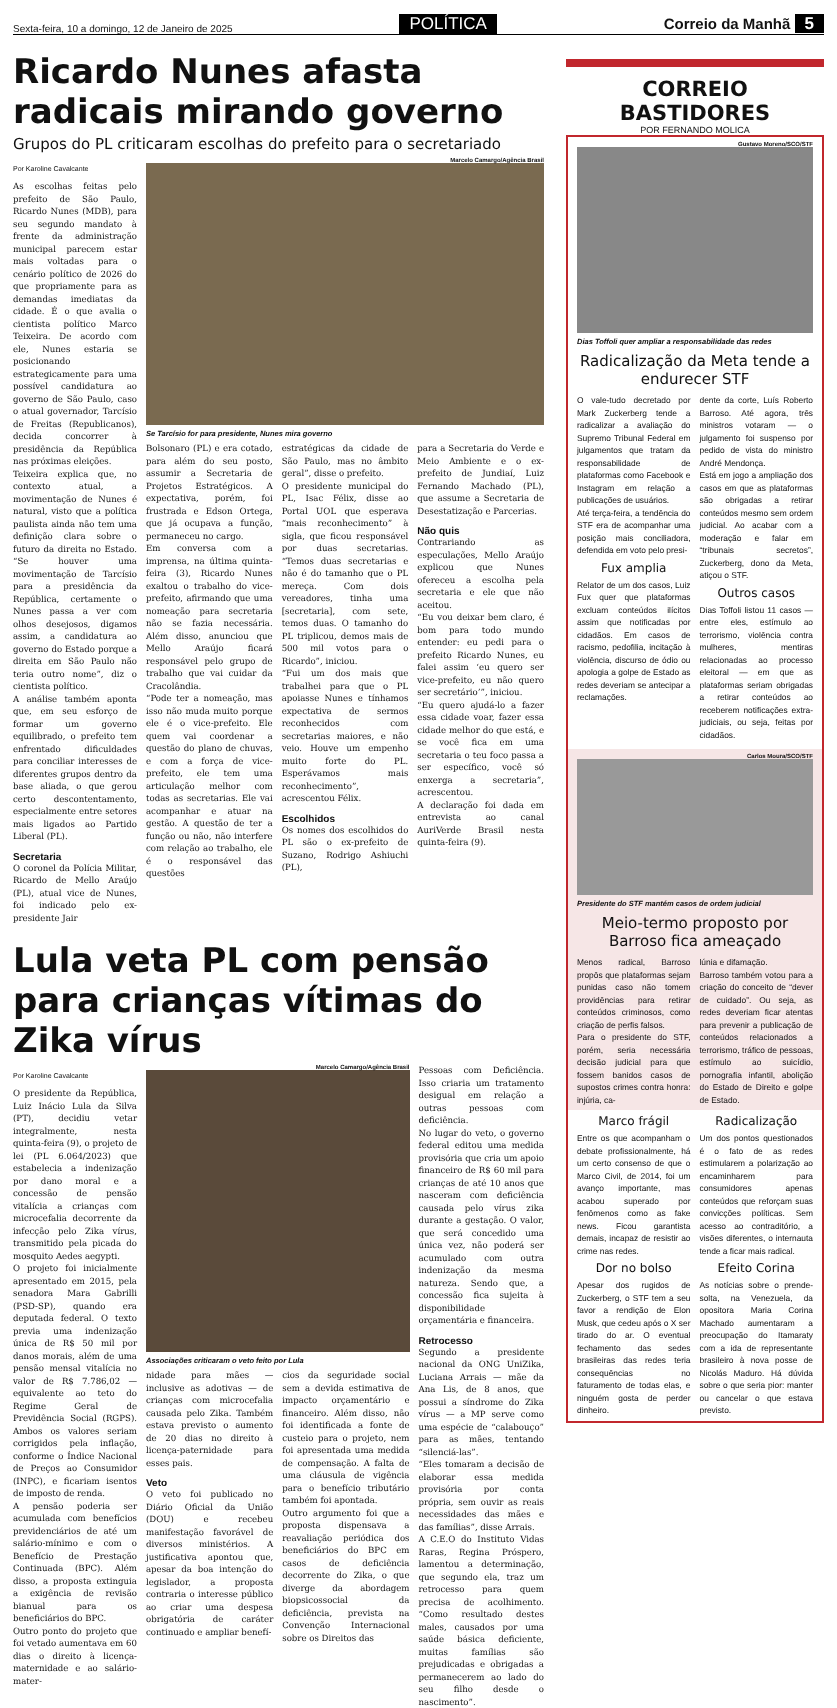Sexta-feira, 10 a domingo, 12 de Janeiro de 2025 POLÍTICA Correio da Manhã 5
Ricardo Nunes afasta radicais mirando governo
Grupos do PL criticaram escolhas do prefeito para o secretariado
Por Karoline Cavalcante
As escolhas feitas pelo prefeito de São Paulo, Ricardo Nunes (MDB), para seu segundo mandato à frente da administração municipal parecem estar mais voltadas para o cenário político de 2026 do que propriamente para as demandas imediatas da cidade. É o que avalia o cientista político Marco Teixeira. De acordo com ele, Nunes estaria se posicionando estrategicamente para uma possível candidatura ao governo de São Paulo, caso o atual governador, Tarcísio de Freitas (Republicanos), decida concorrer à presidência da República nas próximas eleições.
Teixeira explica que, no contexto atual, a movimentação de Nunes é natural, visto que a política paulista ainda não tem uma definição clara sobre o futuro da direita no Estado. “Se houver uma movimentação de Tarcísio para a presidência da República, certamente o Nunes passa a ver com olhos desejosos, digamos assim, a candidatura ao governo do Estado porque a direita em São Paulo não teria outro nome”, diz o cientista político.
A análise também aponta que, em seu esforço de formar um governo equilibrado, o prefeito tem enfrentado dificuldades para conciliar interesses de diferentes grupos dentro da base aliada, o que gerou certo descontentamento, especialmente entre setores mais ligados ao Partido Liberal (PL).
Secretaria
O coronel da Polícia Militar, Ricardo de Mello Araújo (PL), atual vice de Nunes, foi indicado pelo ex-presidente Jair
Marcelo Camargo/Agência Brasil
Se Tarcísio for para presidente, Nunes mira governo
Bolsonaro (PL) e era cotado, para além do seu posto, assumir a Secretaria de Projetos Estratégicos. A expectativa, porém, foi frustrada e Edson Ortega, que já ocupava a função, permaneceu no cargo.
Em conversa com a imprensa, na última quinta-feira (3), Ricardo Nunes exaltou o trabalho do vice-prefeito, afirmando que uma nomeação para secretaria não se fazia necessária. Além disso, anunciou que Mello Araújo ficará responsável pelo grupo de trabalho que vai cuidar da Cracolândia.
“Pode ter a nomeação, mas isso não muda muito porque ele é o vice-prefeito. Ele quem vai coordenar a questão do plano de chuvas, e com a força de vice-prefeito, ele tem uma articulação melhor com todas as secretarias. Ele vai acompanhar e atuar na gestão. A questão de ter a função ou não, não interfere com relação ao trabalho, ele é o responsável das questões
estratégicas da cidade de São Paulo, mas no âmbito geral”, disse o prefeito.
O presidente municipal do PL, Isac Félix, disse ao Portal UOL que esperava “mais reconhecimento” à sigla, que ficou responsável por duas secretarias. “Temos duas secretarias e não é do tamanho que o PL mereça. Com dois vereadores, tinha uma [secretaria], com sete, temos duas. O tamanho do PL triplicou, demos mais de 500 mil votos para o Ricardo”, iniciou.
“Fui um dos mais que trabalhei para que o PL apoiasse Nunes e tínhamos expectativa de sermos reconhecidos com secretarias maiores, e não veio. Houve um empenho muito forte do PL. Esperávamos mais reconhecimento”, acrescentou Félix.
Escolhidos
Os nomes dos escolhidos do PL são o ex-prefeito de Suzano, Rodrigo Ashiuchi (PL),
para a Secretaria do Verde e Meio Ambiente e o ex-prefeito de Jundiaí, Luiz Fernando Machado (PL), que assume a Secretaria de Desestatização e Parcerias.
Não quis
Contrariando as especulações, Mello Araújo explicou que Nunes ofereceu a escolha pela secretaria e ele que não aceitou.
“Eu vou deixar bem claro, é bom para todo mundo entender: eu pedi para o prefeito Ricardo Nunes, eu falei assim ‘eu quero ser vice-prefeito, eu não quero ser secretário’”, iniciou.
“Eu quero ajudá-lo a fazer essa cidade voar, fazer essa cidade melhor do que está, e se você fica em uma secretaria o teu foco passa a ser específico, você só enxerga a secretaria”, acrescentou.
A declaração foi dada em entrevista ao canal AuriVerde Brasil nesta quinta-feira (9).
Lula veta PL com pensão para crianças vítimas do Zika vírus
Por Karoline Cavalcante
O presidente da República, Luiz Inácio Lula da Silva (PT), decidiu vetar integralmente, nesta quinta-feira (9), o projeto de lei (PL 6.064/2023) que estabelecia a indenização por dano moral e a concessão de pensão vitalícia a crianças com microcefalia decorrente da infecção pelo Zika vírus, transmitido pela picada do mosquito Aedes aegypti.
O projeto foi inicialmente apresentado em 2015, pela senadora Mara Gabrilli (PSD-SP), quando era deputada federal. O texto previa uma indenização única de R$ 50 mil por danos morais, além de uma pensão mensal vitalícia no valor de R$ 7.786,02 — equivalente ao teto do Regime Geral de Previdência Social (RGPS). Ambos os valores seriam corrigidos pela inflação, conforme o Índice Nacional de Preços ao Consumidor (INPC), e ficariam isentos de imposto de renda.
A pensão poderia ser acumulada com benefícios previdenciários de até um salário-mínimo e com o Benefício de Prestação Continuada (BPC). Além disso, a proposta extinguia a exigência de revisão bianual para os beneficiários do BPC.
Outro ponto do projeto que foi vetado aumentava em 60 dias o direito à licença-maternidade e ao salário-mater-
Marcelo Camargo/Agência Brasil
Associações criticaram o veto feito por Lula
nidade para mães — inclusive as adotivas — de crianças com microcefalia causada pelo Zika. Também estava previsto o aumento de 20 dias no direito à licença-paternidade para esses pais.
Veto
O veto foi publicado no Diário Oficial da União (DOU) e recebeu manifestação favorável de diversos ministérios. A justificativa apontou que, apesar da boa intenção do legislador, a proposta contraria o interesse público ao criar uma despesa obrigatória de caráter continuado e ampliar benefí-
cios da seguridade social sem a devida estimativa de impacto orçamentário e financeiro. Além disso, não foi identificada a fonte de custeio para o projeto, nem foi apresentada uma medida de compensação. A falta de uma cláusula de vigência para o benefício tributário também foi apontada.
Outro argumento foi que a proposta dispensava a reavaliação periódica dos beneficiários do BPC em casos de deficiência decorrente do Zika, o que diverge da abordagem biopsicossocial da deficiência, prevista na Convenção Internacional sobre os Direitos das
Pessoas com Deficiência. Isso criaria um tratamento desigual em relação a outras pessoas com deficiência.
No lugar do veto, o governo federal editou uma medida provisória que cria um apoio financeiro de R$ 60 mil para crianças de até 10 anos que nasceram com deficiência causada pelo vírus zika durante a gestação. O valor, que será concedido uma única vez, não poderá ser acumulado com outra indenização da mesma natureza. Sendo que, a concessão fica sujeita à disponibilidade orçamentária e financeira.
Retrocesso
Segundo a presidente nacional da ONG UniZika, Luciana Arrais — mãe da Ana Lis, de 8 anos, que possui a síndrome do Zika vírus — a MP serve como uma espécie de “calabouço” para as mães, tentando “silenciá-las”.
“Eles tomaram a decisão de elaborar essa medida provisória por conta própria, sem ouvir as reais necessidades das mães e das famílias”, disse Arrais.
A C.E.O do Instituto Vidas Raras, Regina Próspero, lamentou a determinação, que segundo ela, traz um retrocesso para quem precisa de acolhimento. “Como resultado destes males, causados por uma saúde básica deficiente, muitas famílias são prejudicadas e obrigadas a permanecerem ao lado do seu filho desde o nascimento”.
CORREIO BASTIDORES
POR FERNANDO MOLICA
Gustavo Moreno/SCO/STF
Dias Toffoli quer ampliar a responsabilidade das redes
Radicalização da Meta tende a endurecer STF
O vale-tudo decretado por Mark Zuckerberg tende a radicalizar a avaliação do Supremo Tribunal Federal em julgamentos que tratam da responsabilidade de plataformas como Facebook e Instagram em relação a publicações de usuários.
Até terça-feira, a tendência do STF era de acompanhar uma posição mais conciliadora, defendida em voto pelo presi-
Fux amplia
Relator de um dos casos, Luiz Fux quer que plataformas excluam conteúdos ilícitos assim que notificadas por cidadãos. Em casos de racismo, pedofilia, incitação à violência, discurso de ódio ou apologia a golpe de Estado as redes deveriam se antecipar a reclamações.
dente da corte, Luís Roberto Barroso. Até agora, três ministros votaram — o julgamento foi suspenso por pedido de vista do ministro André Mendonça.
Está em jogo a ampliação dos casos em que as plataformas são obrigadas a retirar conteúdos mesmo sem ordem judicial. Ao acabar com a moderação e falar em “tribunais secretos”, Zuckerberg, dono da Meta, atiçou o STF.
Outros casos
Dias Toffoli listou 11 casos — entre eles, estímulo ao terrorismo, violência contra mulheres, mentiras relacionadas ao processo eleitoral — em que as plataformas seriam obrigadas a retirar conteúdos ao receberem notificações extra-judiciais, ou seja, feitas por cidadãos.
Carlos Moura/SCO/STF
Presidente do STF mantém casos de ordem judicial
Meio-termo proposto por Barroso fica ameaçado
Menos radical, Barroso propôs que plataformas sejam punidas caso não tomem providências para retirar conteúdos criminosos, como criação de perfis falsos.
Para o presidente do STF, porém, seria necessária decisão judicial para que fossem banidos casos de supostos crimes contra honra: injúria, ca-
lúnia e difamação.
Barroso também votou para a criação do conceito de “dever de cuidado”. Ou seja, as redes deveriam ficar atentas para prevenir a publicação de conteúdos relacionados a terrorismo, tráfico de pessoas, estímulo ao suicídio, pornografia infantil, abolição do Estado de Direito e golpe de Estado.
Marco frágil
Entre os que acompanham o debate profissionalmente, há um certo consenso de que o Marco Civil, de 2014, foi um avanço importante, mas acabou superado por fenômenos como as fake news. Ficou garantista demais, incapaz de resistir ao crime nas redes.
Dor no bolso
Apesar dos rugidos de Zuckerberg, o STF tem a seu favor a rendição de Elon Musk, que cedeu após o X ser tirado do ar. O eventual fechamento das sedes brasileiras das redes teria consequências no faturamento de todas elas, e ninguém gosta de perder dinheiro.
Radicalização
Um dos pontos questionados é o fato de as redes estimularem a polarização ao encaminharem para consumidores apenas conteúdos que reforçam suas convicções políticas. Sem acesso ao contraditório, a visões diferentes, o internauta tende a ficar mais radical.
Efeito Corina
As notícias sobre o prende-solta, na Venezuela, da opositora Maria Corina Machado aumentaram a preocupação do Itamaraty com a ida de representante brasileiro à nova posse de Nicolás Maduro. Há dúvida sobre o que seria pior: manter ou cancelar o que estava previsto.